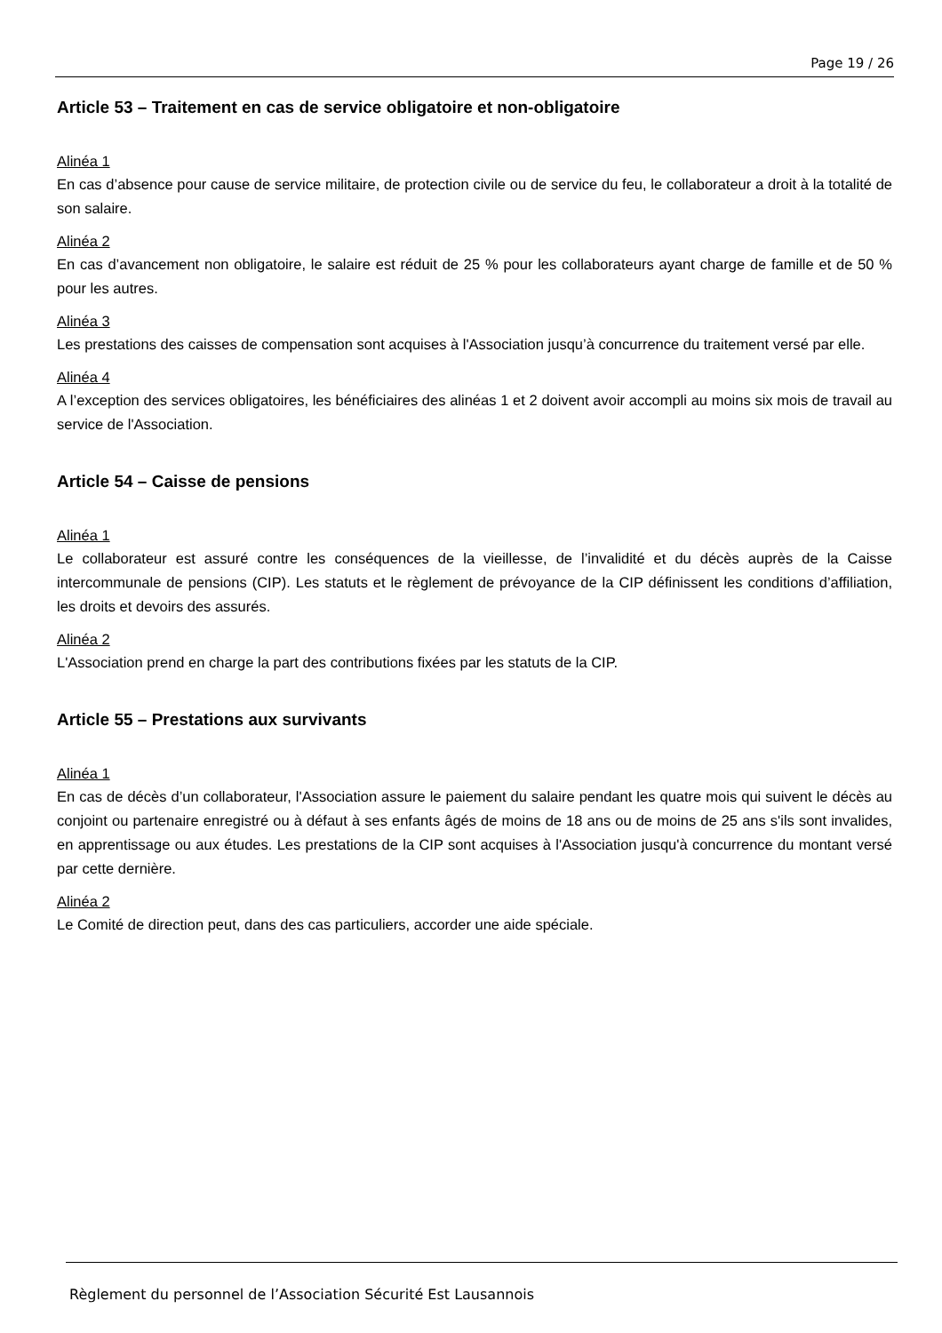Page 19 / 26
Article 53 – Traitement en cas de service obligatoire et non-obligatoire
Alinéa 1
En cas d’absence pour cause de service militaire, de protection civile ou de service du feu, le collaborateur a droit à la totalité de son salaire.
Alinéa 2
En cas d’avancement non obligatoire, le salaire est réduit de 25 % pour les collaborateurs ayant charge de famille et de 50 % pour les autres.
Alinéa 3
Les prestations des caisses de compensation sont acquises à l'Association jusqu’à concurrence du traitement versé par elle.
Alinéa 4
A l’exception des services obligatoires, les bénéficiaires des alinéas 1 et 2 doivent avoir accompli au moins six mois de travail au service de l'Association.
Article 54 – Caisse de pensions
Alinéa 1
Le collaborateur est assuré contre les conséquences de la vieillesse, de l’invalidité et du décès auprès de la Caisse intercommunale de pensions (CIP). Les statuts et le règlement de prévoyance de la CIP définissent les conditions d’affiliation, les droits et devoirs des assurés.
Alinéa 2
L'Association prend en charge la part des contributions fixées par les statuts de la CIP.
Article 55 – Prestations aux survivants
Alinéa 1
En cas de décès d’un collaborateur, l'Association assure le paiement du salaire pendant les quatre mois qui suivent le décès au conjoint ou partenaire enregistré ou à défaut à ses enfants âgés de moins de 18 ans ou de moins de 25 ans s'ils sont invalides, en apprentissage ou aux études. Les prestations de la CIP sont acquises à l'Association jusqu'à concurrence du montant versé par cette dernière.
Alinéa 2
Le Comité de direction peut, dans des cas particuliers, accorder une aide spéciale.
Règlement du personnel de l’Association Sécurité Est Lausannois